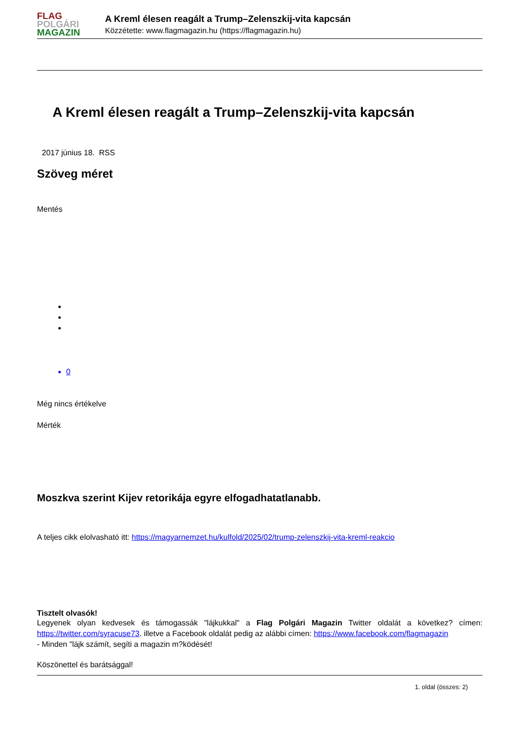FLAG
POLGÁRI
MAGAZIN
A Kreml élesen reagált a Trump–Zelenszkij-vita kapcsán
Közzétette: www.flagmagazin.hu (https://flagmagazin.hu)
A Kreml élesen reagált a Trump–Zelenszkij-vita kapcsán
2017 június 18. RSS
Szöveg méret
Mentés
0
Még nincs értékelve
Mérték
Moszkva szerint Kijev retorikája egyre elfogadhatatlanabb.
A teljes cikk elolvasható itt: https://magyarnemzet.hu/kulfold/2025/02/trump-zelenszkij-vita-kreml-reakcio
Tisztelt olvasók!
Legyenek olyan kedvesek és támogassák "lájkukkal" a Flag Polgári Magazin Twitter oldalát a következ? címen: https://twitter.com/syracuse73. illetve a Facebook oldalát pedig az alábbi címen: https://www.facebook.com/flagmagazin
- Minden "lájk számít, segíti a magazin m?ködését!
Köszönettel és barátsággal!
1. oldal (összes: 2)